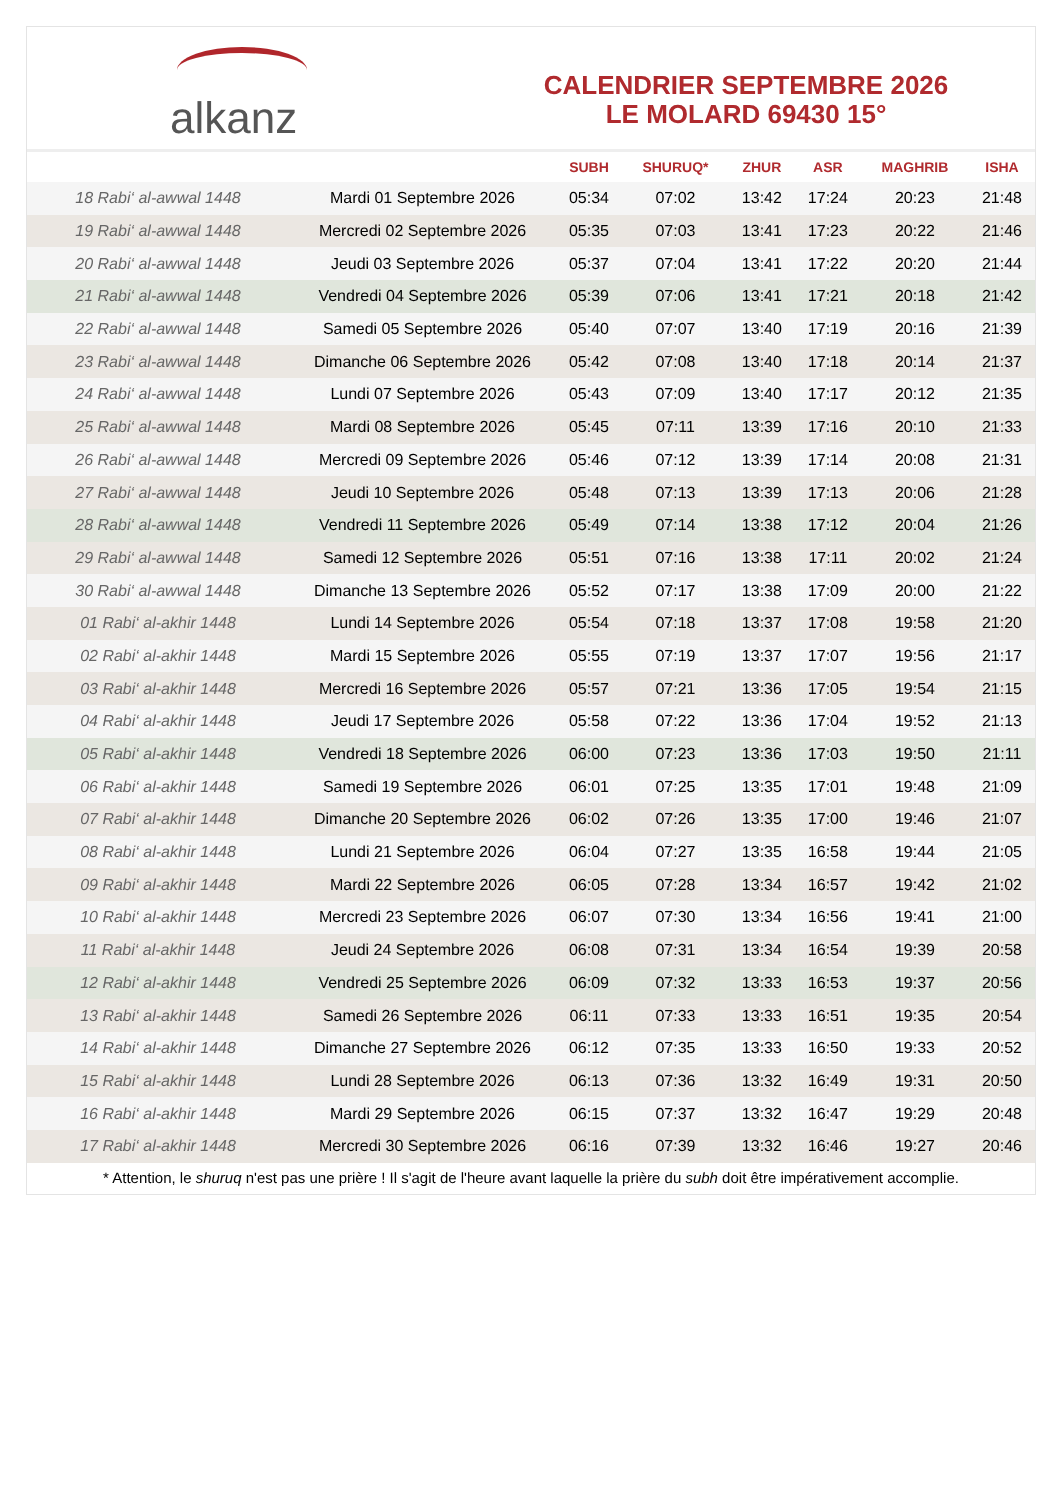alkanz
CALENDRIER SEPTEMBRE 2026
LE MOLARD 69430 15°
| | | SUBH | SHURUQ* | ZHUR | ASR | MAGHRIB | ISHA |
| --- | --- | --- | --- | --- | --- | --- | --- |
| 18 Rabi‘ al-awwal 1448 | Mardi 01 Septembre 2026 | 05:34 | 07:02 | 13:42 | 17:24 | 20:23 | 21:48 |
| 19 Rabi‘ al-awwal 1448 | Mercredi 02 Septembre 2026 | 05:35 | 07:03 | 13:41 | 17:23 | 20:22 | 21:46 |
| 20 Rabi‘ al-awwal 1448 | Jeudi 03 Septembre 2026 | 05:37 | 07:04 | 13:41 | 17:22 | 20:20 | 21:44 |
| 21 Rabi‘ al-awwal 1448 | Vendredi 04 Septembre 2026 | 05:39 | 07:06 | 13:41 | 17:21 | 20:18 | 21:42 |
| 22 Rabi‘ al-awwal 1448 | Samedi 05 Septembre 2026 | 05:40 | 07:07 | 13:40 | 17:19 | 20:16 | 21:39 |
| 23 Rabi‘ al-awwal 1448 | Dimanche 06 Septembre 2026 | 05:42 | 07:08 | 13:40 | 17:18 | 20:14 | 21:37 |
| 24 Rabi‘ al-awwal 1448 | Lundi 07 Septembre 2026 | 05:43 | 07:09 | 13:40 | 17:17 | 20:12 | 21:35 |
| 25 Rabi‘ al-awwal 1448 | Mardi 08 Septembre 2026 | 05:45 | 07:11 | 13:39 | 17:16 | 20:10 | 21:33 |
| 26 Rabi‘ al-awwal 1448 | Mercredi 09 Septembre 2026 | 05:46 | 07:12 | 13:39 | 17:14 | 20:08 | 21:31 |
| 27 Rabi‘ al-awwal 1448 | Jeudi 10 Septembre 2026 | 05:48 | 07:13 | 13:39 | 17:13 | 20:06 | 21:28 |
| 28 Rabi‘ al-awwal 1448 | Vendredi 11 Septembre 2026 | 05:49 | 07:14 | 13:38 | 17:12 | 20:04 | 21:26 |
| 29 Rabi‘ al-awwal 1448 | Samedi 12 Septembre 2026 | 05:51 | 07:16 | 13:38 | 17:11 | 20:02 | 21:24 |
| 30 Rabi‘ al-awwal 1448 | Dimanche 13 Septembre 2026 | 05:52 | 07:17 | 13:38 | 17:09 | 20:00 | 21:22 |
| 01 Rabi‘ al-akhir 1448 | Lundi 14 Septembre 2026 | 05:54 | 07:18 | 13:37 | 17:08 | 19:58 | 21:20 |
| 02 Rabi‘ al-akhir 1448 | Mardi 15 Septembre 2026 | 05:55 | 07:19 | 13:37 | 17:07 | 19:56 | 21:17 |
| 03 Rabi‘ al-akhir 1448 | Mercredi 16 Septembre 2026 | 05:57 | 07:21 | 13:36 | 17:05 | 19:54 | 21:15 |
| 04 Rabi‘ al-akhir 1448 | Jeudi 17 Septembre 2026 | 05:58 | 07:22 | 13:36 | 17:04 | 19:52 | 21:13 |
| 05 Rabi‘ al-akhir 1448 | Vendredi 18 Septembre 2026 | 06:00 | 07:23 | 13:36 | 17:03 | 19:50 | 21:11 |
| 06 Rabi‘ al-akhir 1448 | Samedi 19 Septembre 2026 | 06:01 | 07:25 | 13:35 | 17:01 | 19:48 | 21:09 |
| 07 Rabi‘ al-akhir 1448 | Dimanche 20 Septembre 2026 | 06:02 | 07:26 | 13:35 | 17:00 | 19:46 | 21:07 |
| 08 Rabi‘ al-akhir 1448 | Lundi 21 Septembre 2026 | 06:04 | 07:27 | 13:35 | 16:58 | 19:44 | 21:05 |
| 09 Rabi‘ al-akhir 1448 | Mardi 22 Septembre 2026 | 06:05 | 07:28 | 13:34 | 16:57 | 19:42 | 21:02 |
| 10 Rabi‘ al-akhir 1448 | Mercredi 23 Septembre 2026 | 06:07 | 07:30 | 13:34 | 16:56 | 19:41 | 21:00 |
| 11 Rabi‘ al-akhir 1448 | Jeudi 24 Septembre 2026 | 06:08 | 07:31 | 13:34 | 16:54 | 19:39 | 20:58 |
| 12 Rabi‘ al-akhir 1448 | Vendredi 25 Septembre 2026 | 06:09 | 07:32 | 13:33 | 16:53 | 19:37 | 20:56 |
| 13 Rabi‘ al-akhir 1448 | Samedi 26 Septembre 2026 | 06:11 | 07:33 | 13:33 | 16:51 | 19:35 | 20:54 |
| 14 Rabi‘ al-akhir 1448 | Dimanche 27 Septembre 2026 | 06:12 | 07:35 | 13:33 | 16:50 | 19:33 | 20:52 |
| 15 Rabi‘ al-akhir 1448 | Lundi 28 Septembre 2026 | 06:13 | 07:36 | 13:32 | 16:49 | 19:31 | 20:50 |
| 16 Rabi‘ al-akhir 1448 | Mardi 29 Septembre 2026 | 06:15 | 07:37 | 13:32 | 16:47 | 19:29 | 20:48 |
| 17 Rabi‘ al-akhir 1448 | Mercredi 30 Septembre 2026 | 06:16 | 07:39 | 13:32 | 16:46 | 19:27 | 20:46 |
* Attention, le shuruq n'est pas une prière ! Il s'agit de l'heure avant laquelle la prière du subh doit être impérativement accomplie.